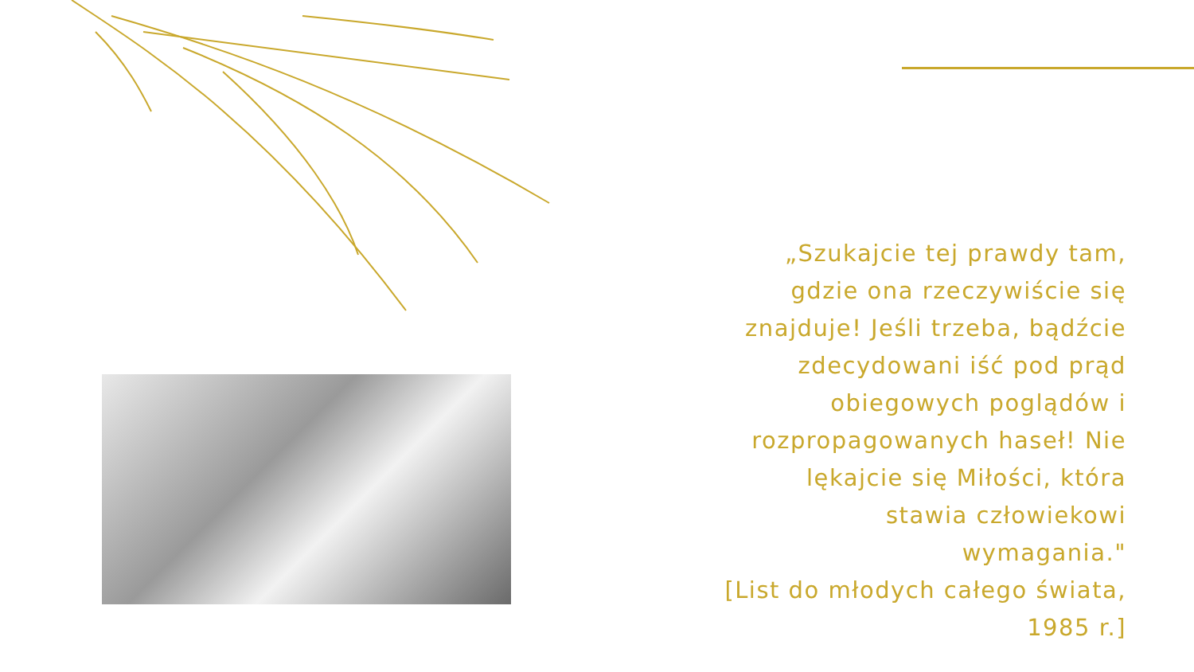„Szukajcie tej prawdy tam, gdzie ona rzeczywiście się znajduje! Jeśli trzeba, bądźcie zdecydowani iść pod prąd obiegowych poglądów i rozpropagowanych haseł! Nie lękajcie się Miłości, która stawia człowiekowi wymagania."
[List do młodych całego świata, 1985 r.]